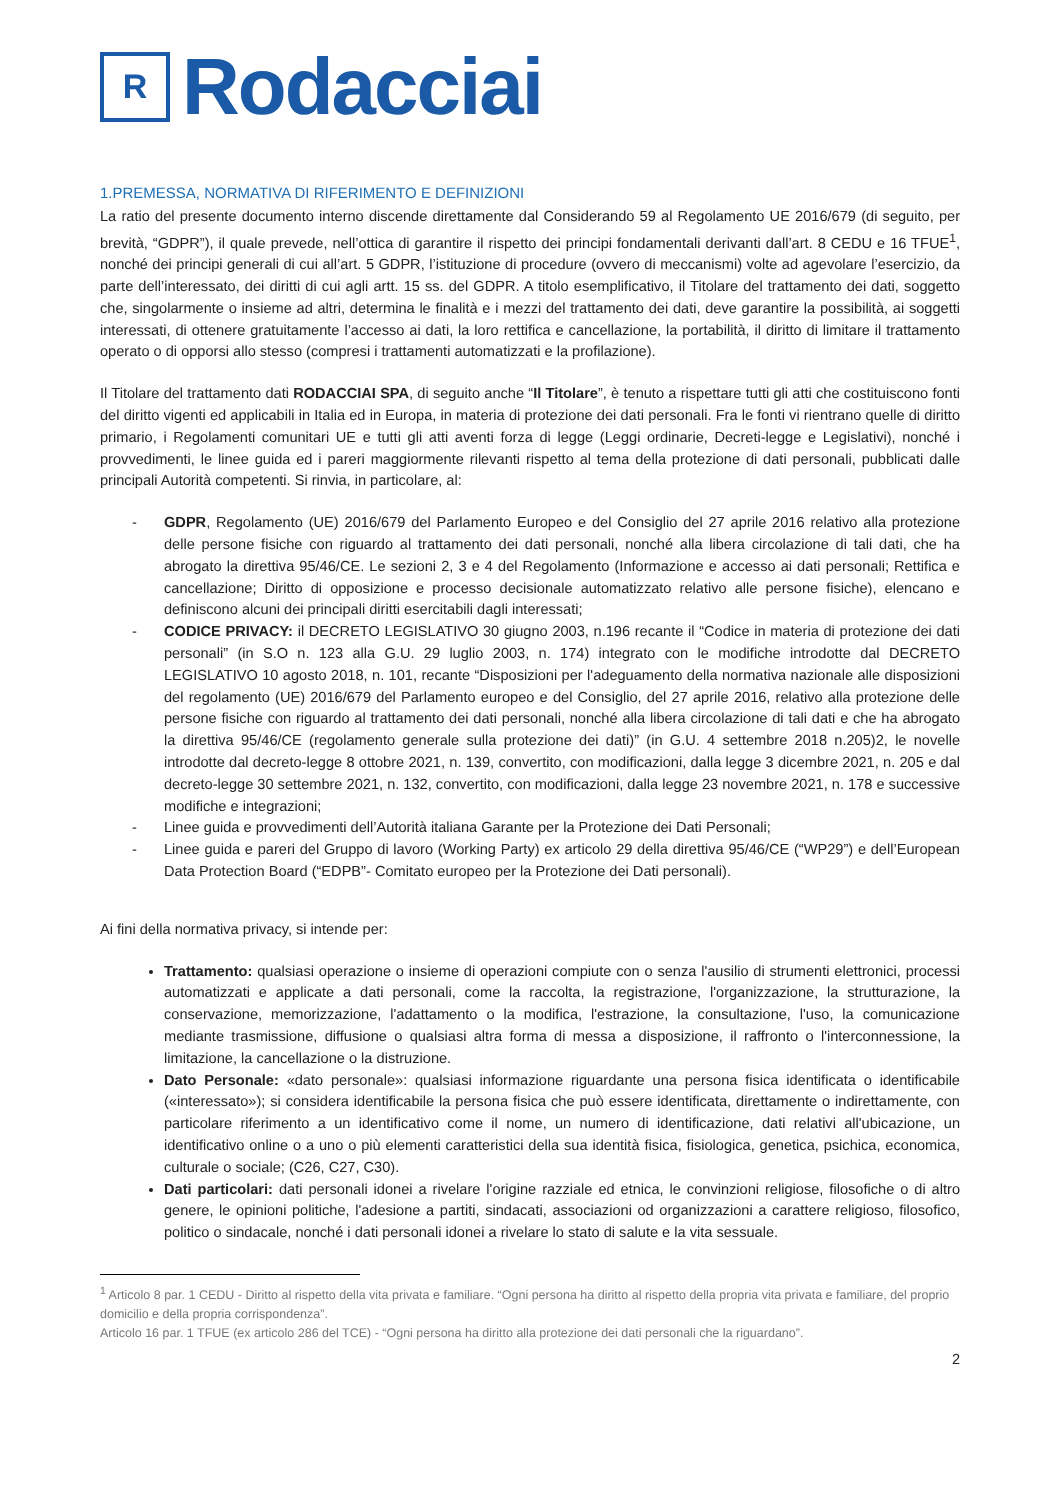R
Rodacciai
1.PREMESSA, NORMATIVA DI RIFERIMENTO E DEFINIZIONI
La ratio del presente documento interno discende direttamente dal Considerando 59 al Regolamento UE 2016/679 (di seguito, per brevità, “GDPR”), il quale prevede, nell’ottica di garantire il rispetto dei principi fondamentali derivanti dall’art. 8 CEDU e 16 TFUE<sup>1</sup>, nonché dei principi generali di cui all’art. 5 GDPR, l’istituzione di procedure (ovvero di meccanismi) volte ad agevolare l’esercizio, da parte dell’interessato, dei diritti di cui agli artt. 15 ss. del GDPR. A titolo esemplificativo, il Titolare del trattamento dei dati, soggetto che, singolarmente o insieme ad altri, determina le finalità e i mezzi del trattamento dei dati, deve garantire la possibilità, ai soggetti interessati, di ottenere gratuitamente l’accesso ai dati, la loro rettifica e cancellazione, la portabilità, il diritto di limitare il trattamento operato o di opporsi allo stesso (compresi i trattamenti automatizzati e la profilazione).
Il Titolare del trattamento dati RODACCIAI SPA, di seguito anche “Il Titolare”, è tenuto a rispettare tutti gli atti che costituiscono fonti del diritto vigenti ed applicabili in Italia ed in Europa, in materia di protezione dei dati personali. Fra le fonti vi rientrano quelle di diritto primario, i Regolamenti comunitari UE e tutti gli atti aventi forza di legge (Leggi ordinarie, Decreti-legge e Legislativi), nonché i provvedimenti, le linee guida ed i pareri maggiormente rilevanti rispetto al tema della protezione di dati personali, pubblicati dalle principali Autorità competenti. Si rinvia, in particolare, al:
- GDPR, Regolamento (UE) 2016/679 del Parlamento Europeo e del Consiglio del 27 aprile 2016 relativo alla protezione delle persone fisiche con riguardo al trattamento dei dati personali, nonché alla libera circolazione di tali dati, che ha abrogato la direttiva 95/46/CE. Le sezioni 2, 3 e 4 del Regolamento (Informazione e accesso ai dati personali; Rettifica e cancellazione; Diritto di opposizione e processo decisionale automatizzato relativo alle persone fisiche), elencano e definiscono alcuni dei principali diritti esercitabili dagli interessati;
- CODICE PRIVACY: il DECRETO LEGISLATIVO 30 giugno 2003, n.196 recante il “Codice in materia di protezione dei dati personali” (in S.O n. 123 alla G.U. 29 luglio 2003, n. 174) integrato con le modifiche introdotte dal DECRETO LEGISLATIVO 10 agosto 2018, n. 101, recante “Disposizioni per l'adeguamento della normativa nazionale alle disposizioni del regolamento (UE) 2016/679 del Parlamento europeo e del Consiglio, del 27 aprile 2016, relativo alla protezione delle persone fisiche con riguardo al trattamento dei dati personali, nonché alla libera circolazione di tali dati e che ha abrogato la direttiva 95/46/CE (regolamento generale sulla protezione dei dati)” (in G.U. 4 settembre 2018 n.205)2, le novelle introdotte dal decreto-legge 8 ottobre 2021, n. 139, convertito, con modificazioni, dalla legge 3 dicembre 2021, n. 205 e dal decreto-legge 30 settembre 2021, n. 132, convertito, con modificazioni, dalla legge 23 novembre 2021, n. 178 e successive modifiche e integrazioni;
- Linee guida e provvedimenti dell’Autorità italiana Garante per la Protezione dei Dati Personali;
- Linee guida e pareri del Gruppo di lavoro (Working Party) ex articolo 29 della direttiva 95/46/CE (“WP29”) e dell’European Data Protection Board (“EDPB”- Comitato europeo per la Protezione dei Dati personali).
Ai fini della normativa privacy, si intende per:
Trattamento: qualsiasi operazione o insieme di operazioni compiute con o senza l'ausilio di strumenti elettronici, processi automatizzati e applicate a dati personali, come la raccolta, la registrazione, l'organizzazione, la strutturazione, la conservazione, memorizzazione, l'adattamento o la modifica, l'estrazione, la consultazione, l'uso, la comunicazione mediante trasmissione, diffusione o qualsiasi altra forma di messa a disposizione, il raffronto o l'interconnessione, la limitazione, la cancellazione o la distruzione.
Dato Personale: «dato personale»: qualsiasi informazione riguardante una persona fisica identificata o identificabile («interessato»); si considera identificabile la persona fisica che può essere identificata, direttamente o indirettamente, con particolare riferimento a un identificativo come il nome, un numero di identificazione, dati relativi all'ubicazione, un identificativo online o a uno o più elementi caratteristici della sua identità fisica, fisiologica, genetica, psichica, economica, culturale o sociale; (C26, C27, C30).
Dati particolari: dati personali idonei a rivelare l'origine razziale ed etnica, le convinzioni religiose, filosofiche o di altro genere, le opinioni politiche, l'adesione a partiti, sindacati, associazioni od organizzazioni a carattere religioso, filosofico, politico o sindacale, nonché i dati personali idonei a rivelare lo stato di salute e la vita sessuale.
<sup>1</sup> Articolo 8 par. 1 CEDU - Diritto al rispetto della vita privata e familiare. “Ogni persona ha diritto al rispetto della propria vita privata e familiare, del proprio domicilio e della propria corrispondenza”.
Articolo 16 par. 1 TFUE (ex articolo 286 del TCE) - “Ogni persona ha diritto alla protezione dei dati personali che la riguardano”.
2